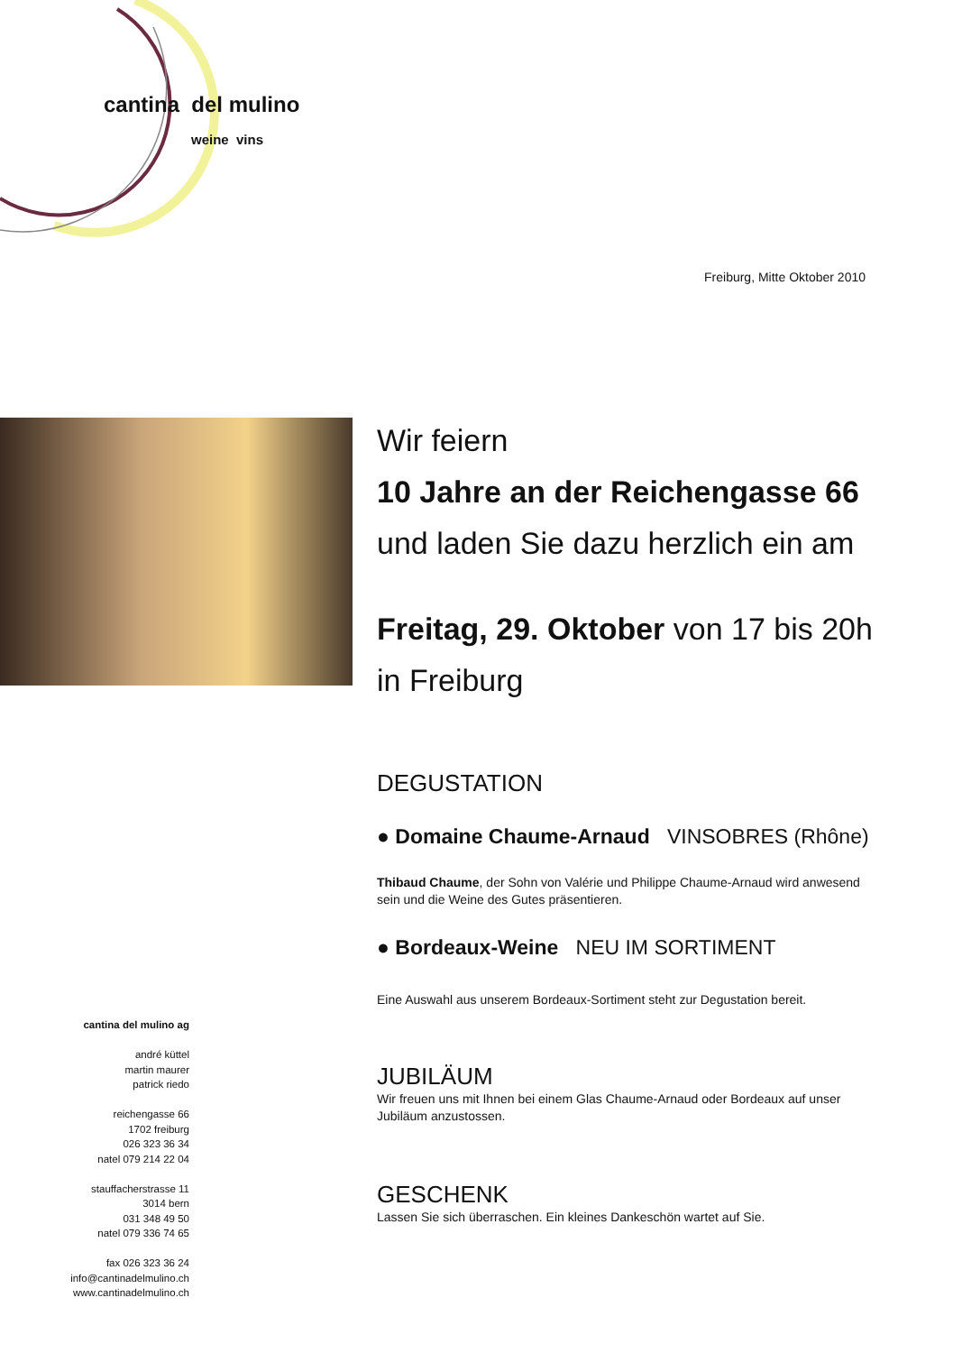cantina del mulino
weine vins
Freiburg, Mitte Oktober 2010
Wir feiern
10 Jahre an der Reichengasse 66
und laden Sie dazu herzlich ein am
Freitag, 29. Oktober von 17 bis 20h
in Freiburg
DEGUSTATION
● Domaine Chaume-Arnaud VINSOBRES (Rhône)
Thibaud Chaume, der Sohn von Valérie und Philippe Chaume-Arnaud wird anwesend sein und die Weine des Gutes präsentieren.
● Bordeaux-Weine NEU IM SORTIMENT
Eine Auswahl aus unserem Bordeaux-Sortiment steht zur Degustation bereit.
JUBILÄUM
Wir freuen uns mit Ihnen bei einem Glas Chaume-Arnaud oder Bordeaux auf unser Jubiläum anzustossen.
GESCHENK
Lassen Sie sich überraschen. Ein kleines Dankeschön wartet auf Sie.
cantina del mulino ag
andré küttel
martin maurer
patrick riedo
reichengasse 66
1702 freiburg
026 323 36 34
natel 079 214 22 04
stauffacherstrasse 11
3014 bern
031 348 49 50
natel 079 336 74 65
fax 026 323 36 24
info@cantinadelmulino.ch
www.cantinadelmulino.ch